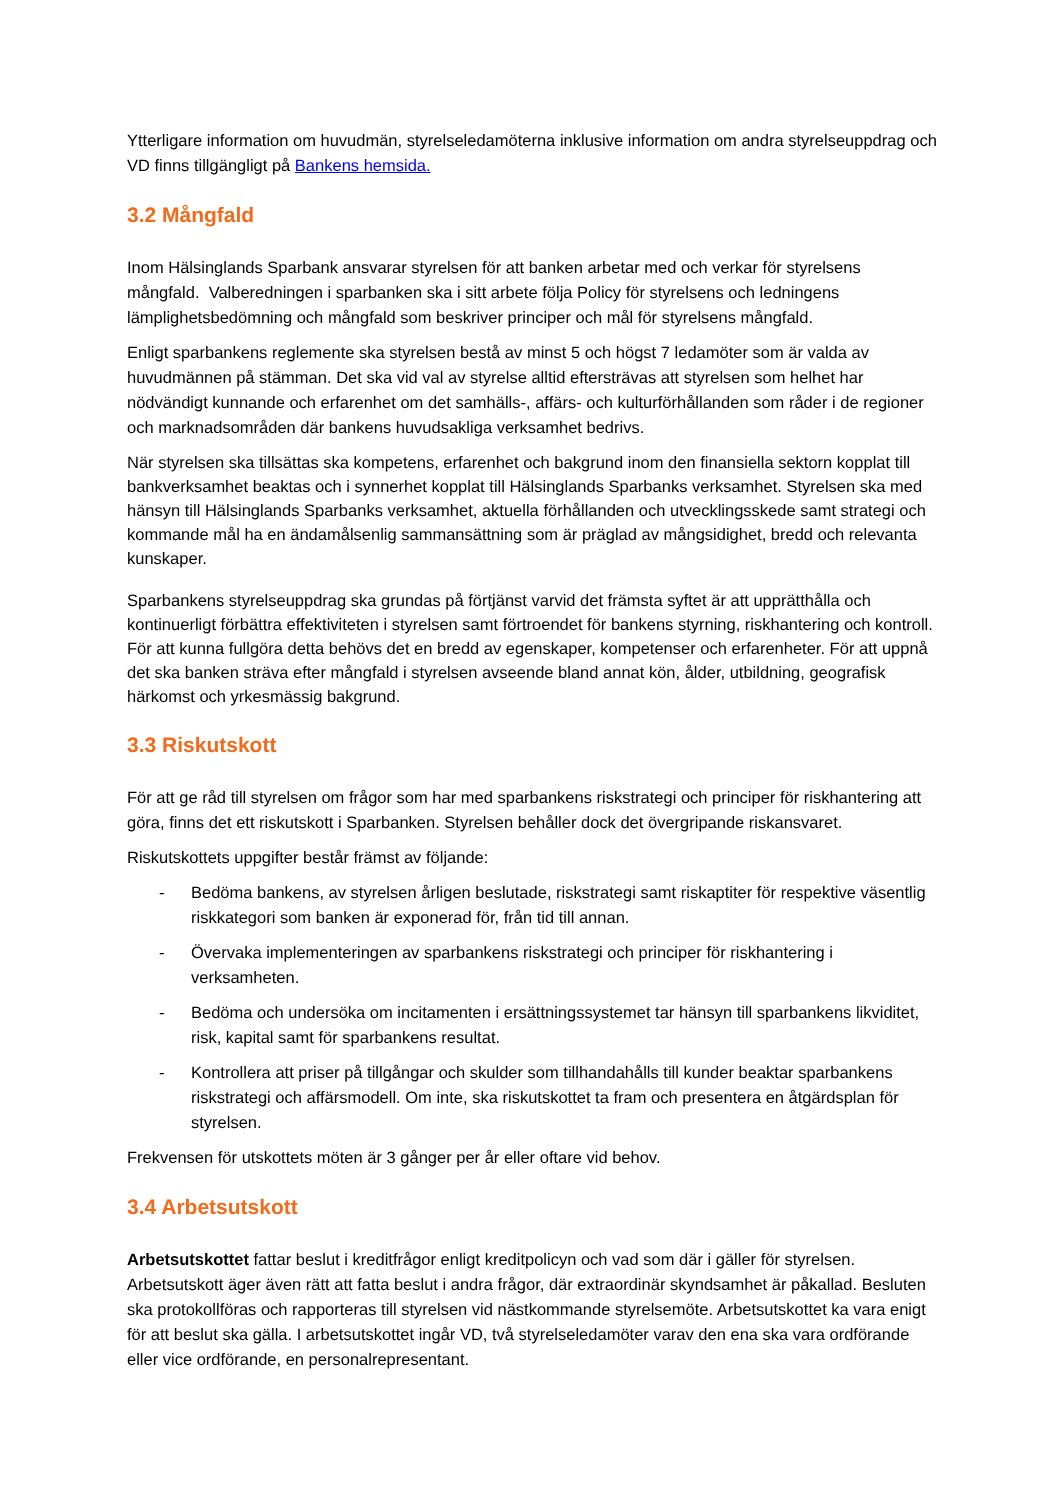Ytterligare information om huvudmän, styrelseledamöterna inklusive information om andra styrelseuppdrag och VD finns tillgängligt på Bankens hemsida.
3.2 Mångfald
Inom Hälsinglands Sparbank ansvarar styrelsen för att banken arbetar med och verkar för styrelsens mångfald. Valberedningen i sparbanken ska i sitt arbete följa Policy för styrelsens och ledningens lämplighetsbedömning och mångfald som beskriver principer och mål för styrelsens mångfald.
Enligt sparbankens reglemente ska styrelsen bestå av minst 5 och högst 7 ledamöter som är valda av huvudmännen på stämman. Det ska vid val av styrelse alltid eftersträvas att styrelsen som helhet har nödvändigt kunnande och erfarenhet om det samhälls-, affärs- och kulturförhållanden som råder i de regioner och marknadsområden där bankens huvudsakliga verksamhet bedrivs.
När styrelsen ska tillsättas ska kompetens, erfarenhet och bakgrund inom den finansiella sektorn kopplat till bankverksamhet beaktas och i synnerhet kopplat till Hälsinglands Sparbanks verksamhet. Styrelsen ska med hänsyn till Hälsinglands Sparbanks verksamhet, aktuella förhållanden och utvecklingsskede samt strategi och kommande mål ha en ändamålsenlig sammansättning som är präglad av mångsidighet, bredd och relevanta kunskaper.
Sparbankens styrelseuppdrag ska grundas på förtjänst varvid det främsta syftet är att upprätthålla och kontinuerligt förbättra effektiviteten i styrelsen samt förtroendet för bankens styrning, riskhantering och kontroll. För att kunna fullgöra detta behövs det en bredd av egenskaper, kompetenser och erfarenheter. För att uppnå det ska banken sträva efter mångfald i styrelsen avseende bland annat kön, ålder, utbildning, geografisk härkomst och yrkesmässig bakgrund.
3.3 Riskutskott
För att ge råd till styrelsen om frågor som har med sparbankens riskstrategi och principer för riskhantering att göra, finns det ett riskutskott i Sparbanken. Styrelsen behåller dock det övergripande riskansvaret.
Riskutskottets uppgifter består främst av följande:
- Bedöma bankens, av styrelsen årligen beslutade, riskstrategi samt riskaptiter för respektive väsentlig riskkategori som banken är exponerad för, från tid till annan.
- Övervaka implementeringen av sparbankens riskstrategi och principer för riskhantering i verksamheten.
- Bedöma och undersöka om incitamenten i ersättningssystemet tar hänsyn till sparbankens likviditet, risk, kapital samt för sparbankens resultat.
- Kontrollera att priser på tillgångar och skulder som tillhandahålls till kunder beaktar sparbankens riskstrategi och affärsmodell. Om inte, ska riskutskottet ta fram och presentera en åtgärdsplan för styrelsen.
Frekvensen för utskottets möten är 3 gånger per år eller oftare vid behov.
3.4 Arbetsutskott
Arbetsutskottet fattar beslut i kreditfrågor enligt kreditpolicyn och vad som där i gäller för styrelsen. Arbetsutskott äger även rätt att fatta beslut i andra frågor, där extraordinär skyndsamhet är påkallad. Besluten ska protokollföras och rapporteras till styrelsen vid nästkommande styrelsemöte. Arbetsutskottet ka vara enigt för att beslut ska gälla. I arbetsutskottet ingår VD, två styrelseledamöter varav den ena ska vara ordförande eller vice ordförande, en personalrepresentant.